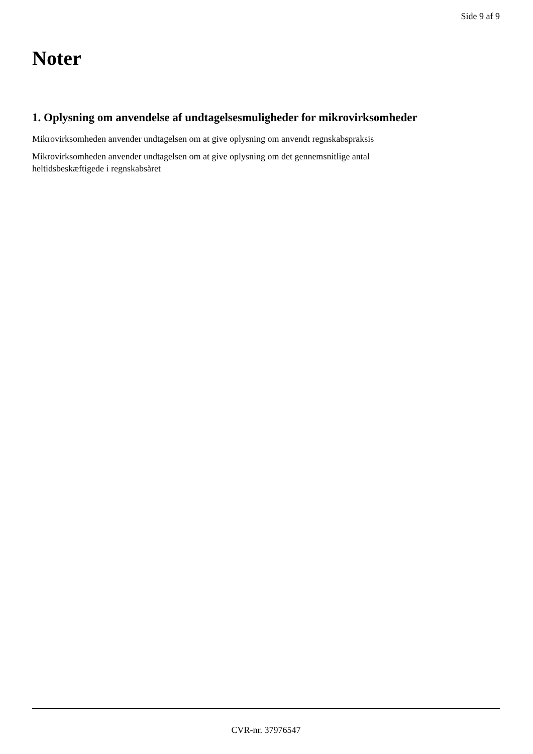Side 9 af 9
Noter
1. Oplysning om anvendelse af undtagelsesmuligheder for mikrovirksomheder
Mikrovirksomheden anvender undtagelsen om at give oplysning om anvendt regnskabspraksis
Mikrovirksomheden anvender undtagelsen om at give oplysning om det gennemsnitlige antal
heltidsbeskæftigede i regnskabsåret
CVR-nr. 37976547